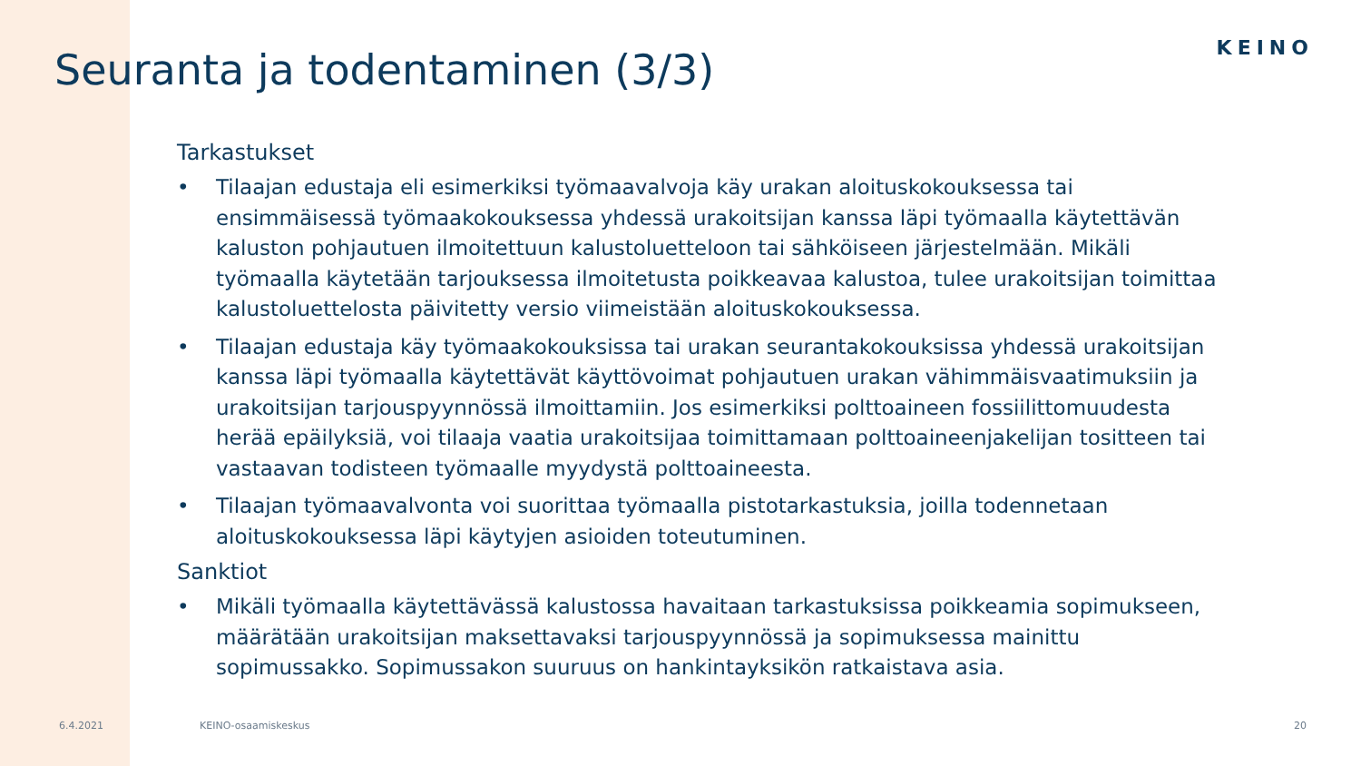KEINO
Seuranta ja todentaminen (3/3)
Tarkastukset
• Tilaajan edustaja eli esimerkiksi työmaavalvoja käy urakan aloituskokouksessa tai ensimmäisessä työmaakokouksessa yhdessä urakoitsijan kanssa läpi työmaalla käytettävän kaluston pohjautuen ilmoitettuun kalustoluetteloon tai sähköiseen järjestelmään. Mikäli työmaalla käytetään tarjouksessa ilmoitetusta poikkeavaa kalustoa, tulee urakoitsijan toimittaa kalustoluettelosta päivitetty versio viimeistään aloituskokouksessa.
• Tilaajan edustaja käy työmaakokouksissa tai urakan seurantakokouksissa yhdessä urakoitsijan kanssa läpi työmaalla käytettävät käyttövoimat pohjautuen urakan vähimmäisvaatimuksiin ja urakoitsijan tarjouspyynnössä ilmoittamiin. Jos esimerkiksi polttoaineen fossiilittomuudesta herää epäilyksiä, voi tilaaja vaatia urakoitsijaa toimittamaan polttoaineenjakelijan tositteen tai vastaavan todisteen työmaalle myydystä polttoaineesta.
• Tilaajan työmaavalvonta voi suorittaa työmaalla pistotarkastuksia, joilla todennetaan aloituskokouksessa läpi käytyjen asioiden toteutuminen.
Sanktiot
• Mikäli työmaalla käytettävässä kalustossa havaitaan tarkastuksissa poikkeamia sopimukseen, määrätään urakoitsijan maksettavaksi tarjouspyynnössä ja sopimuksessa mainittu sopimussakko. Sopimussakon suuruus on hankintayksikön ratkaistava asia.
6.4.2021 KEINO-osaamiskeskus 20